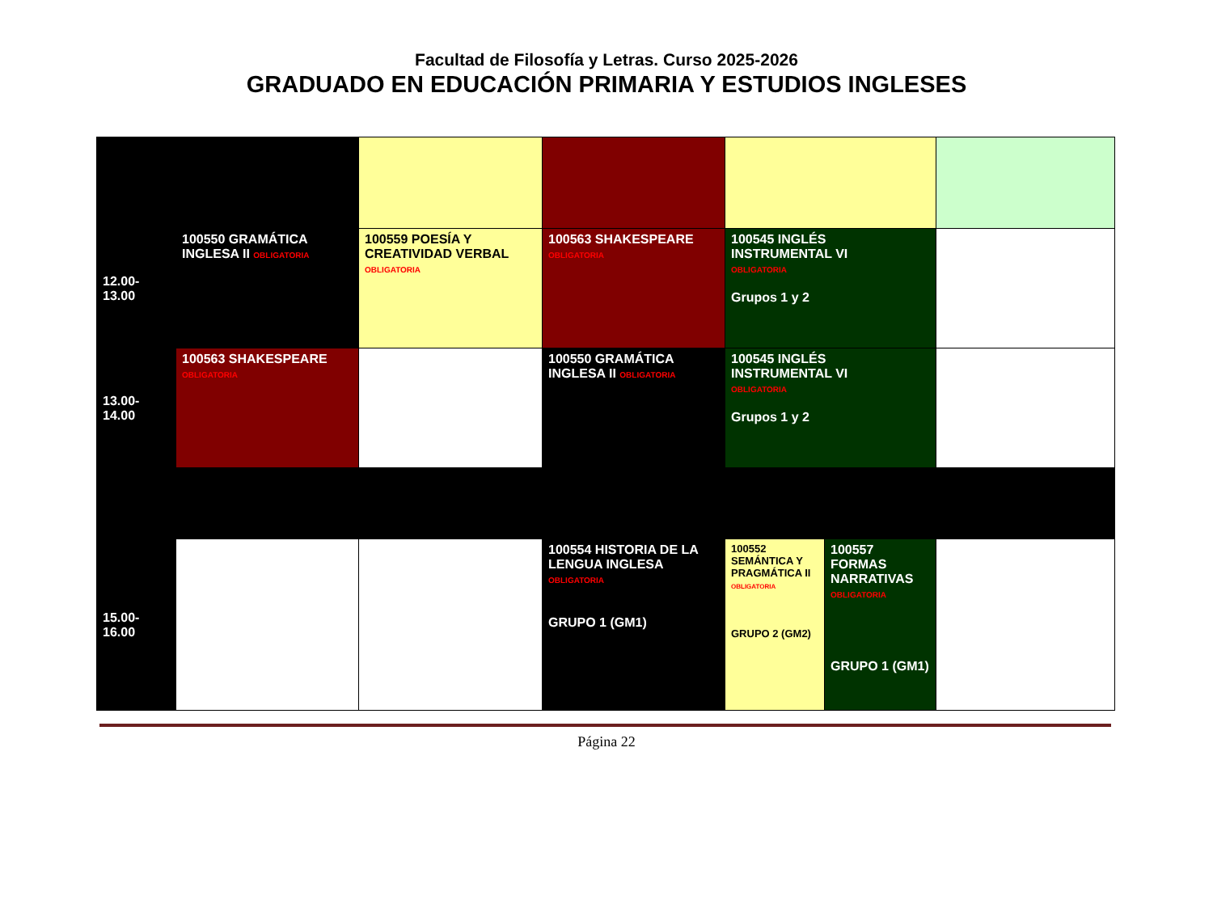Facultad de Filosofía y Letras. Curso 2025-2026
GRADUADO EN EDUCACIÓN PRIMARIA Y ESTUDIOS INGLESES
| 12.00-13.00 | 100550 GRAMÁTICA INGLESA II OBLIGATORIA | 100559 POESÍA Y CREATIVIDAD VERBAL OBLIGATORIA | 100563 SHAKESPEARE OBLIGATORIA | 100545 INGLÉS INSTRUMENTAL VI OBLIGATORIA Grupos 1 y 2 | | |
| 13.00-14.00 | 100563 SHAKESPEARE OBLIGATORIA | | 100550 GRAMÁTICA INGLESA II OBLIGATORIA | 100545 INGLÉS INSTRUMENTAL VI OBLIGATORIA Grupos 1 y 2 | | |
| 15.00-16.00 | | | 100554 HISTORIA DE LA LENGUA INGLESA OBLIGATORIA GRUPO 1 (GM1) | 100552 SEMÁNTICA Y PRAGMÁTICA II OBLIGATORIA GRUPO 2 (GM2) | 100557 FORMAS NARRATIVAS OBLIGATORIA GRUPO 1 (GM1) | |
Página 22